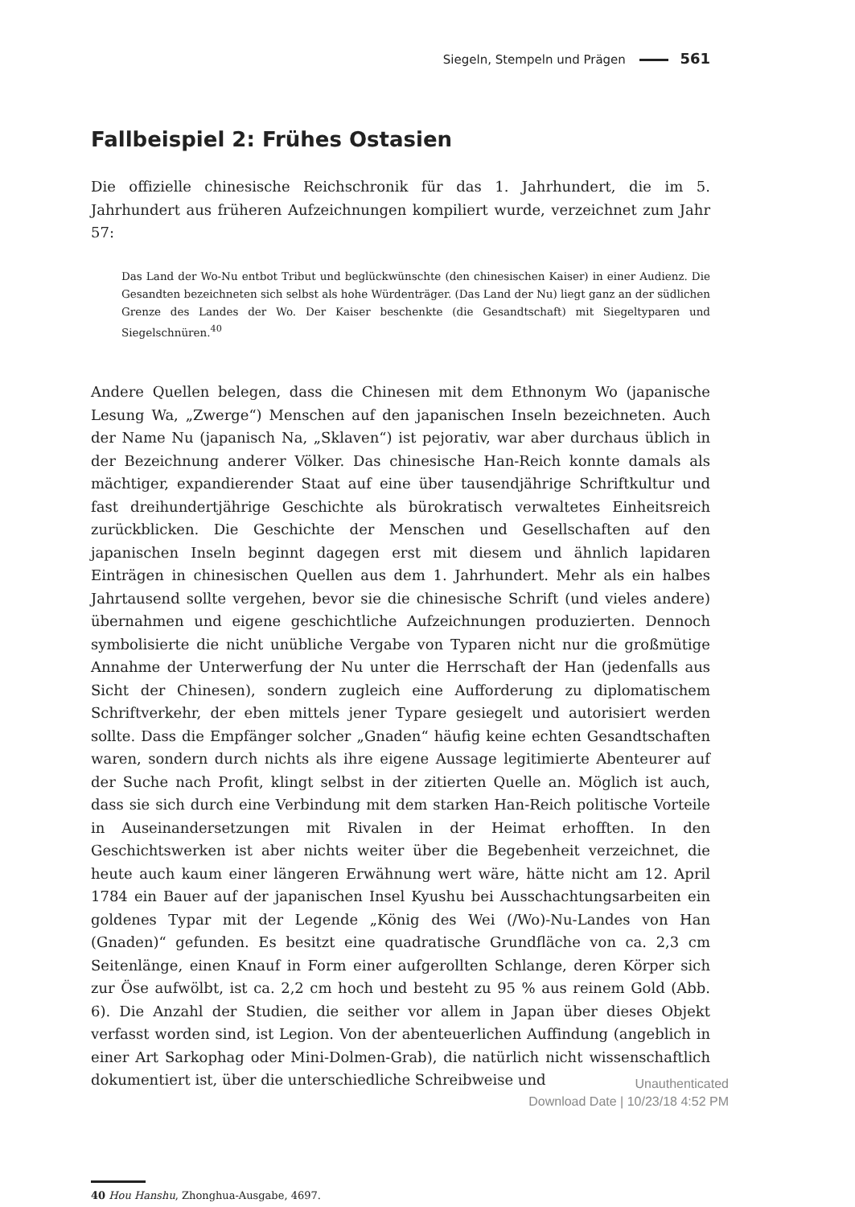Siegeln, Stempeln und Prägen 561
Fallbeispiel 2: Frühes Ostasien
Die offizielle chinesische Reichschronik für das 1. Jahrhundert, die im 5. Jahrhundert aus früheren Aufzeichnungen kompiliert wurde, verzeichnet zum Jahr 57:
Das Land der Wo-Nu entbot Tribut und beglückwünschte (den chinesischen Kaiser) in einer Audienz. Die Gesandten bezeichneten sich selbst als hohe Würdenträger. (Das Land der Nu) liegt ganz an der südlichen Grenze des Landes der Wo. Der Kaiser beschenkte (die Gesandtschaft) mit Siegeltyparen und Siegelschnüren.<sup>40</sup>
Andere Quellen belegen, dass die Chinesen mit dem Ethnonym Wo (japanische Lesung Wa, „Zwerge“) Menschen auf den japanischen Inseln bezeichneten. Auch der Name Nu (japanisch Na, „Sklaven“) ist pejorativ, war aber durchaus üblich in der Bezeichnung anderer Völker. Das chinesische Han-Reich konnte damals als mächtiger, expandierender Staat auf eine über tausendjährige Schriftkultur und fast dreihundertjährige Geschichte als bürokratisch verwaltetes Einheitsreich zurückblicken. Die Geschichte der Menschen und Gesellschaften auf den japanischen Inseln beginnt dagegen erst mit diesem und ähnlich lapidaren Einträgen in chinesischen Quellen aus dem 1. Jahrhundert. Mehr als ein halbes Jahrtausend sollte vergehen, bevor sie die chinesische Schrift (und vieles andere) übernahmen und eigene geschichtliche Aufzeichnungen produzierten. Dennoch symbolisierte die nicht unübliche Vergabe von Typaren nicht nur die großmütige Annahme der Unterwerfung der Nu unter die Herrschaft der Han (jedenfalls aus Sicht der Chinesen), sondern zugleich eine Aufforderung zu diplomatischem Schriftverkehr, der eben mittels jener Typare gesiegelt und autorisiert werden sollte. Dass die Empfänger solcher „Gnaden“ häufig keine echten Gesandtschaften waren, sondern durch nichts als ihre eigene Aussage legitimierte Abenteurer auf der Suche nach Profit, klingt selbst in der zitierten Quelle an. Möglich ist auch, dass sie sich durch eine Verbindung mit dem starken Han-Reich politische Vorteile in Auseinandersetzungen mit Rivalen in der Heimat erhofften. In den Geschichtswerken ist aber nichts weiter über die Begebenheit verzeichnet, die heute auch kaum einer längeren Erwähnung wert wäre, hätte nicht am 12. April 1784 ein Bauer auf der japanischen Insel Kyushu bei Ausschachtungsarbeiten ein goldenes Typar mit der Legende „König des Wei (/Wo)-Nu-Landes von Han (Gnaden)“ gefunden. Es besitzt eine quadratische Grundfläche von ca. 2,3 cm Seitenlänge, einen Knauf in Form einer aufgerollten Schlange, deren Körper sich zur Öse aufwölbt, ist ca. 2,2 cm hoch und besteht zu 95 % aus reinem Gold (Abb. 6). Die Anzahl der Studien, die seither vor allem in Japan über dieses Objekt verfasst worden sind, ist Legion. Von der abenteuerlichen Auffindung (angeblich in einer Art Sarkophag oder Mini-Dolmen-Grab), die natürlich nicht wissenschaftlich dokumentiert ist, über die unterschiedliche Schreibweise und
40 Hou Hanshu, Zhonghua-Ausgabe, 4697.
Unauthenticated
Download Date | 10/23/18 4:52 PM